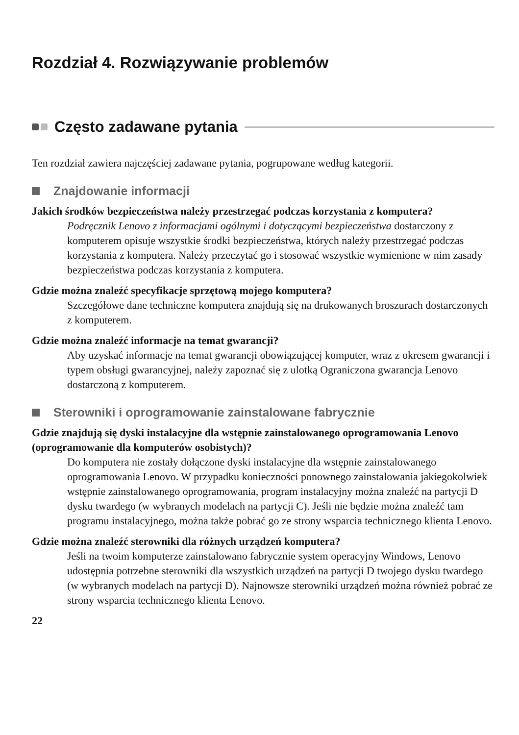Rozdział 4. Rozwiązywanie problemów
Często zadawane pytania
Ten rozdział zawiera najczęściej zadawane pytania, pogrupowane według kategorii.
Znajdowanie informacji
Jakich środków bezpieczeństwa należy przestrzegać podczas korzystania z komputera?
Podręcznik Lenovo z informacjami ogólnymi i dotyczącymi bezpieczeństwa dostarczony z komputerem opisuje wszystkie środki bezpieczeństwa, których należy przestrzegać podczas korzystania z komputera. Należy przeczytać go i stosować wszystkie wymienione w nim zasady bezpieczeństwa podczas korzystania z komputera.
Gdzie można znaleźć specyfikacje sprzętową mojego komputera?
Szczegółowe dane techniczne komputera znajdują się na drukowanych broszurach dostarczonych z komputerem.
Gdzie można znaleźć informacje na temat gwarancji?
Aby uzyskać informacje na temat gwarancji obowiązującej komputer, wraz z okresem gwarancji i typem obsługi gwarancyjnej, należy zapoznać się z ulotką Ograniczona gwarancja Lenovo dostarczoną z komputerem.
Sterowniki i oprogramowanie zainstalowane fabrycznie
Gdzie znajdują się dyski instalacyjne dla wstępnie zainstalowanego oprogramowania Lenovo (oprogramowanie dla komputerów osobistych)?
Do komputera nie zostały dołączone dyski instalacyjne dla wstępnie zainstalowanego oprogramowania Lenovo. W przypadku konieczności ponownego zainstalowania jakiegokolwiek wstępnie zainstalowanego oprogramowania, program instalacyjny można znaleźć na partycji D dysku twardego (w wybranych modelach na partycji C). Jeśli nie będzie można znaleźć tam programu instalacyjnego, można także pobrać go ze strony wsparcia technicznego klienta Lenovo.
Gdzie można znaleźć sterowniki dla różnych urządzeń komputera?
Jeśli na twoim komputerze zainstalowano fabrycznie system operacyjny Windows, Lenovo udostępnia potrzebne sterowniki dla wszystkich urządzeń na partycji D twojego dysku twardego (w wybranych modelach na partycji D). Najnowsze sterowniki urządzeń można również pobrać ze strony wsparcia technicznego klienta Lenovo.
22